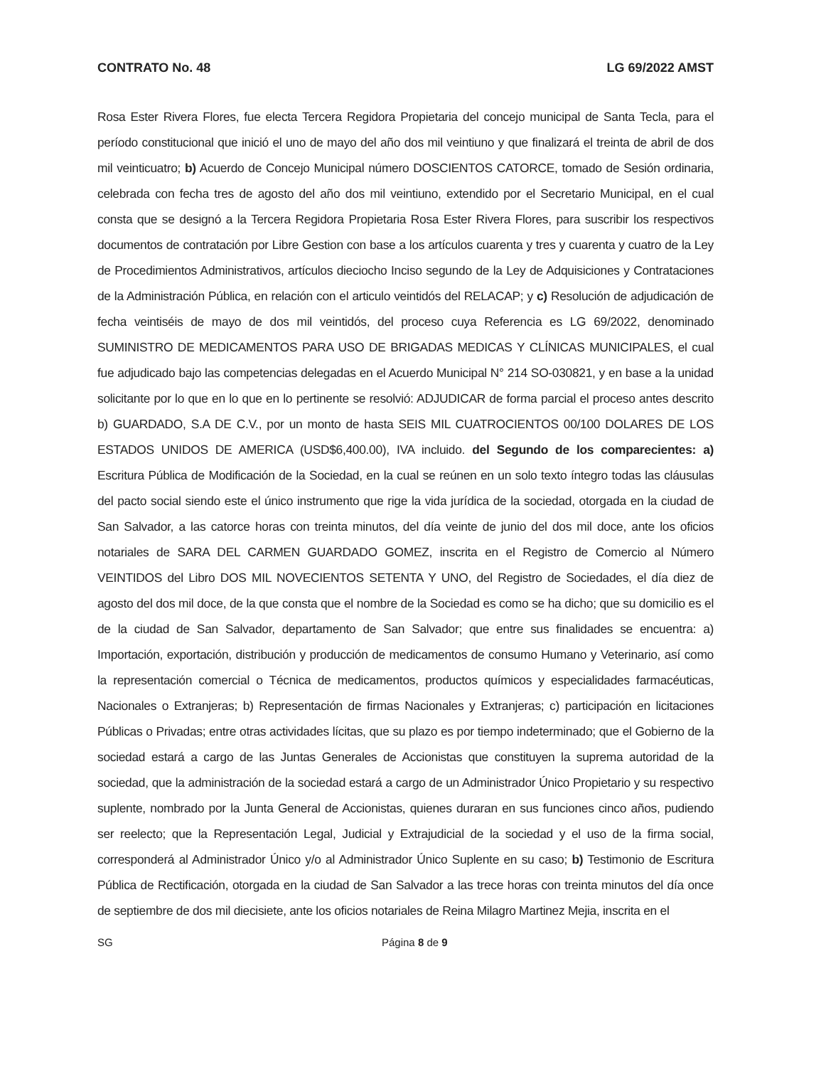CONTRATO No. 48 LG 69/2022 AMST
Rosa Ester Rivera Flores, fue electa Tercera Regidora Propietaria del concejo municipal de Santa Tecla, para el período constitucional que inició el uno de mayo del año dos mil veintiuno y que finalizará el treinta de abril de dos mil veinticuatro; b) Acuerdo de Concejo Municipal número DOSCIENTOS CATORCE, tomado de Sesión ordinaria, celebrada con fecha tres de agosto del año dos mil veintiuno, extendido por el Secretario Municipal, en el cual consta que se designó a la Tercera Regidora Propietaria Rosa Ester Rivera Flores, para suscribir los respectivos documentos de contratación por Libre Gestion con base a los artículos cuarenta y tres y cuarenta y cuatro de la Ley de Procedimientos Administrativos, artículos dieciocho Inciso segundo de la Ley de Adquisiciones y Contrataciones de la Administración Pública, en relación con el articulo veintidós del RELACAP; y c) Resolución de adjudicación de fecha veintiséis de mayo de dos mil veintidós, del proceso cuya Referencia es LG 69/2022, denominado SUMINISTRO DE MEDICAMENTOS PARA USO DE BRIGADAS MEDICAS Y CLÍNICAS MUNICIPALES, el cual fue adjudicado bajo las competencias delegadas en el Acuerdo Municipal N° 214 SO-030821, y en base a la unidad solicitante por lo que en lo que en lo pertinente se resolvió: ADJUDICAR de forma parcial el proceso antes descrito b) GUARDADO, S.A DE C.V., por un monto de hasta SEIS MIL CUATROCIENTOS 00/100 DOLARES DE LOS ESTADOS UNIDOS DE AMERICA (USD$6,400.00), IVA incluido. del Segundo de los comparecientes: a) Escritura Pública de Modificación de la Sociedad, en la cual se reúnen en un solo texto íntegro todas las cláusulas del pacto social siendo este el único instrumento que rige la vida jurídica de la sociedad, otorgada en la ciudad de San Salvador, a las catorce horas con treinta minutos, del día veinte de junio del dos mil doce, ante los oficios notariales de SARA DEL CARMEN GUARDADO GOMEZ, inscrita en el Registro de Comercio al Número VEINTIDOS del Libro DOS MIL NOVECIENTOS SETENTA Y UNO, del Registro de Sociedades, el día diez de agosto del dos mil doce, de la que consta que el nombre de la Sociedad es como se ha dicho; que su domicilio es el de la ciudad de San Salvador, departamento de San Salvador; que entre sus finalidades se encuentra: a) Importación, exportación, distribución y producción de medicamentos de consumo Humano y Veterinario, así como la representación comercial o Técnica de medicamentos, productos químicos y especialidades farmacéuticas, Nacionales o Extranjeras; b) Representación de firmas Nacionales y Extranjeras; c) participación en licitaciones Públicas o Privadas; entre otras actividades lícitas, que su plazo es por tiempo indeterminado; que el Gobierno de la sociedad estará a cargo de las Juntas Generales de Accionistas que constituyen la suprema autoridad de la sociedad, que la administración de la sociedad estará a cargo de un Administrador Único Propietario y su respectivo suplente, nombrado por la Junta General de Accionistas, quienes duraran en sus funciones cinco años, pudiendo ser reelecto; que la Representación Legal, Judicial y Extrajudicial de la sociedad y el uso de la firma social, corresponderá al Administrador Único y/o al Administrador Único Suplente en su caso; b) Testimonio de Escritura Pública de Rectificación, otorgada en la ciudad de San Salvador a las trece horas con treinta minutos del día once de septiembre de dos mil diecisiete, ante los oficios notariales de Reina Milagro Martinez Mejia, inscrita en el
SG Página 8 de 9